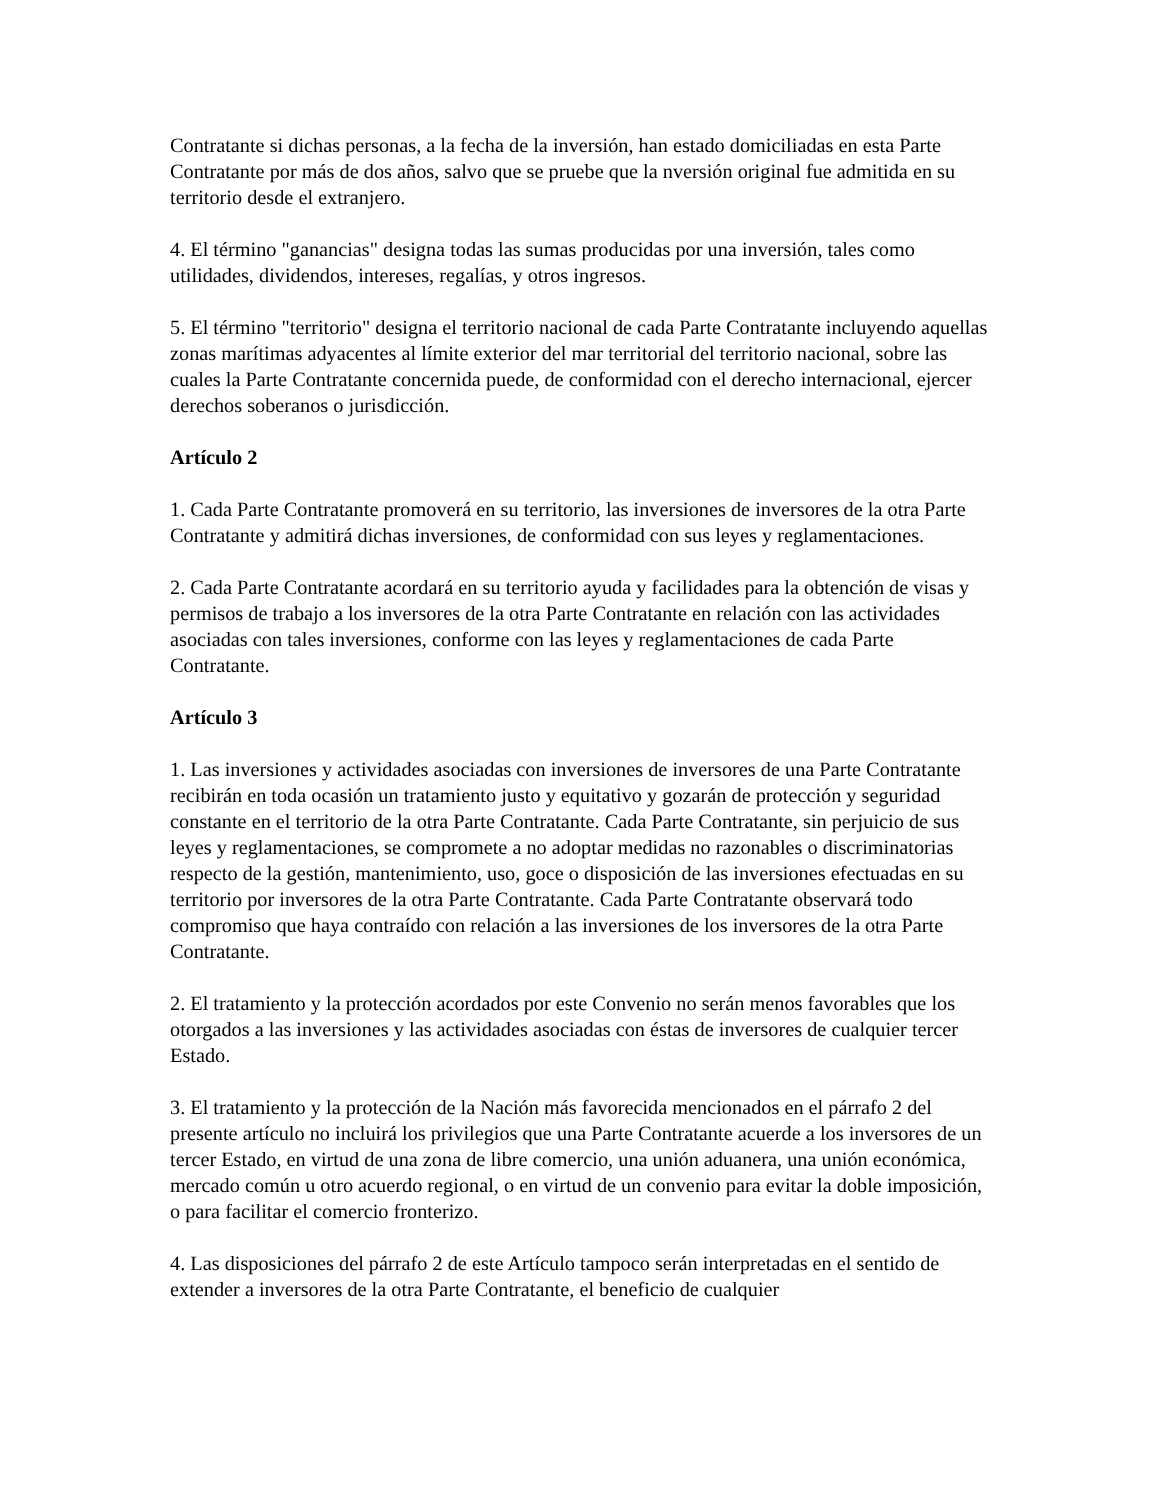Contratante si dichas personas, a la fecha de la inversión, han estado domiciliadas en esta Parte Contratante por más de dos años, salvo que se pruebe que la nversión original fue admitida en su territorio desde el extranjero.
4. El término "ganancias" designa todas las sumas producidas por una inversión, tales como utilidades, dividendos, intereses, regalías, y otros ingresos.
5. El término "territorio" designa el territorio nacional de cada Parte Contratante incluyendo aquellas zonas marítimas adyacentes al límite exterior del mar territorial del territorio nacional, sobre las cuales la Parte Contratante concernida puede, de conformidad con el derecho internacional, ejercer derechos soberanos o jurisdicción.
Artículo 2
1. Cada Parte Contratante promoverá en su territorio, las inversiones de inversores de la otra Parte Contratante y admitirá dichas inversiones, de conformidad con sus leyes y reglamentaciones.
2. Cada Parte Contratante acordará en su territorio ayuda y facilidades para la obtención de visas y permisos de trabajo a los inversores de la otra Parte Contratante en relación con las actividades asociadas con tales inversiones, conforme con las leyes y reglamentaciones de cada Parte Contratante.
Artículo 3
1. Las inversiones y actividades asociadas con inversiones de inversores de una Parte Contratante recibirán en toda ocasión un tratamiento justo y equitativo y gozarán de protección y seguridad constante en el territorio de la otra Parte Contratante. Cada Parte Contratante, sin perjuicio de sus leyes y reglamentaciones, se compromete a no adoptar medidas no razonables o discriminatorias respecto de la gestión, mantenimiento, uso, goce o disposición de las inversiones efectuadas en su territorio por inversores de la otra Parte Contratante. Cada Parte Contratante observará todo compromiso que haya contraído con relación a las inversiones de los inversores de la otra Parte Contratante.
2. El tratamiento y la protección acordados por este Convenio no serán menos favorables que los otorgados a las inversiones y las actividades asociadas con éstas de inversores de cualquier tercer Estado.
3. El tratamiento y la protección de la Nación más favorecida mencionados en el párrafo 2 del presente artículo no incluirá los privilegios que una Parte Contratante acuerde a los inversores de un tercer Estado, en virtud de una zona de libre comercio, una unión aduanera, una unión económica, mercado común u otro acuerdo regional, o en virtud de un convenio para evitar la doble imposición, o para facilitar el comercio fronterizo.
4. Las disposiciones del párrafo 2 de este Artículo tampoco serán interpretadas en el sentido de extender a inversores de la otra Parte Contratante, el beneficio de cualquier